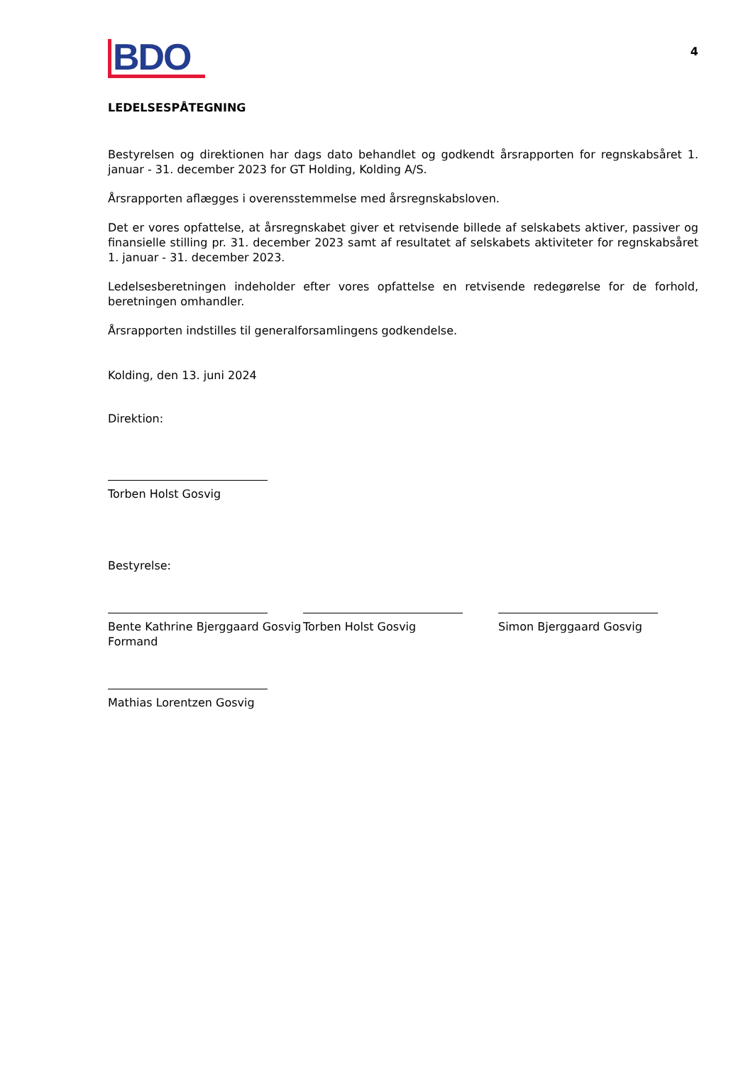BDO
4
LEDELSESPÅTEGNING
Bestyrelsen og direktionen har dags dato behandlet og godkendt årsrapporten for regnskabsåret 1. januar - 31. december 2023 for GT Holding, Kolding A/S.
Årsrapporten aflægges i overensstemmelse med årsregnskabsloven.
Det er vores opfattelse, at årsregnskabet giver et retvisende billede af selskabets aktiver, passiver og finansielle stilling pr. 31. december 2023 samt af resultatet af selskabets aktiviteter for regnskabsåret 1. januar - 31. december 2023.
Ledelsesberetningen indeholder efter vores opfattelse en retvisende redegørelse for de forhold, beretningen omhandler.
Årsrapporten indstilles til generalforsamlingens godkendelse.
Kolding, den 13. juni 2024
Direktion:
Torben Holst Gosvig
Bestyrelse:
Bente Kathrine Bjerggaard Gosvig
Formand
Torben Holst Gosvig Simon Bjerggaard Gosvig
Mathias Lorentzen Gosvig